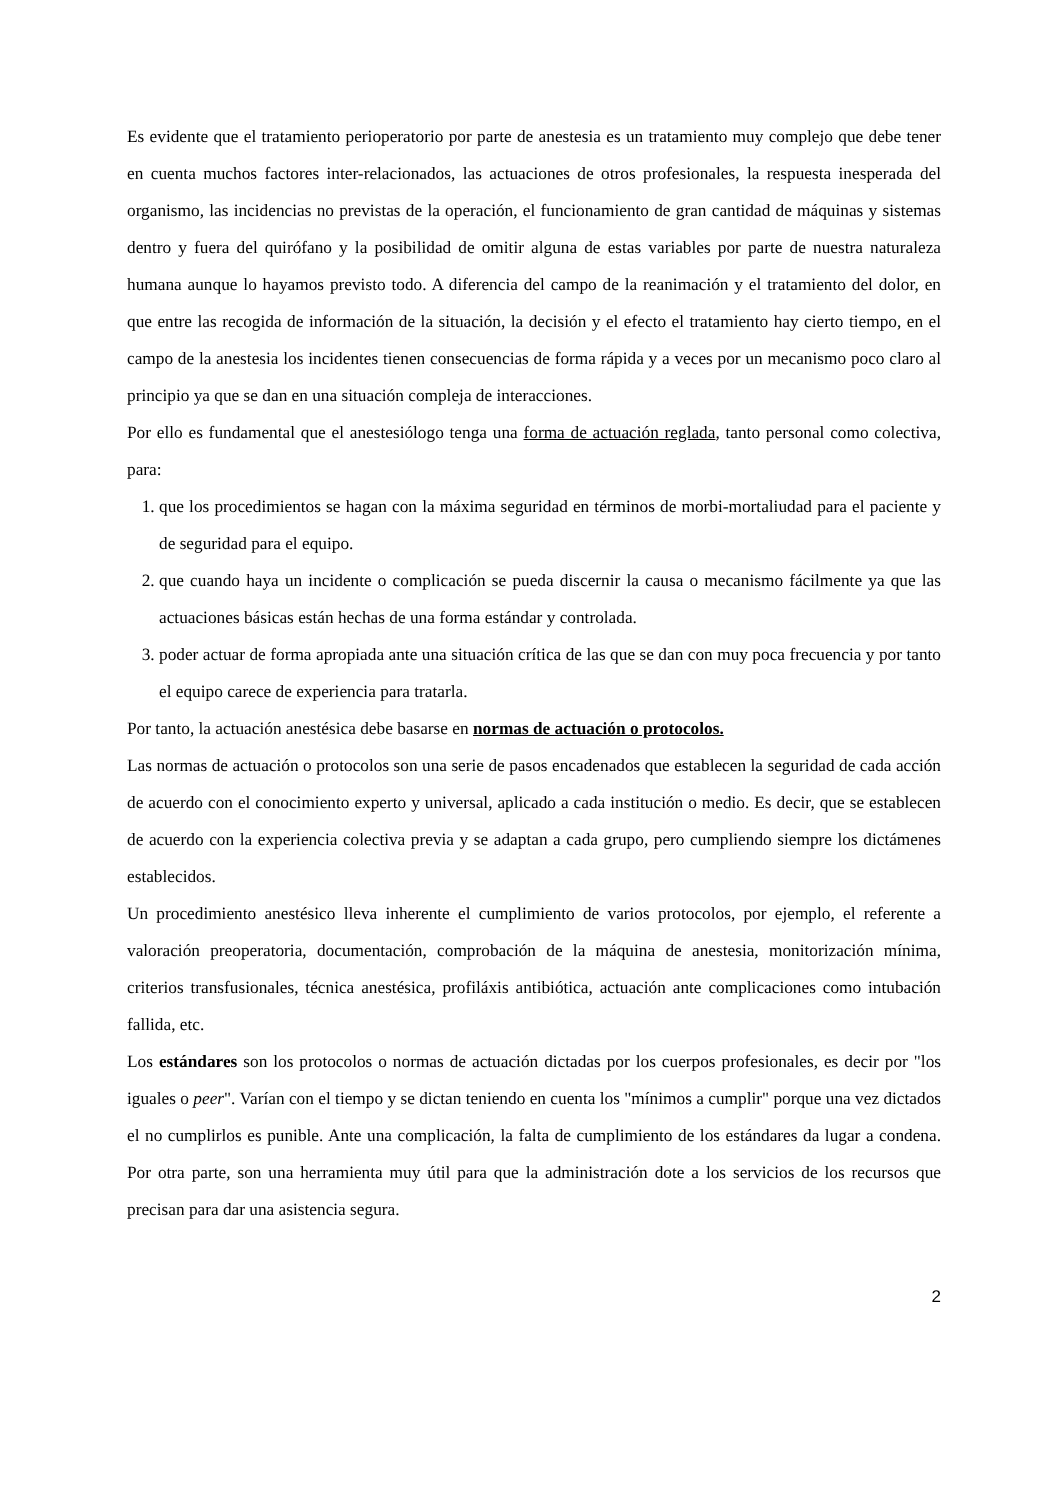Es evidente que el tratamiento perioperatorio por parte de anestesia es un tratamiento muy complejo que debe tener en cuenta muchos factores inter-relacionados, las actuaciones de otros profesionales, la respuesta inesperada del organismo, las incidencias no previstas de la operación, el funcionamiento de gran cantidad de máquinas y sistemas dentro y fuera del quirófano y la posibilidad de omitir alguna de estas variables por parte de nuestra naturaleza humana aunque lo hayamos previsto todo. A diferencia del campo de la reanimación y el tratamiento del dolor, en que entre las recogida de información de la situación, la decisión y el efecto el tratamiento hay cierto tiempo, en el campo de la anestesia los incidentes tienen consecuencias de forma rápida y a veces por un mecanismo poco claro al principio ya que se dan en una situación compleja de interacciones.
Por ello es fundamental que el anestesiólogo tenga una forma de actuación reglada, tanto personal como colectiva, para:
1. que los procedimientos se hagan con la máxima seguridad en términos de morbi-mortaliudad para el paciente y de seguridad para el equipo.
2. que cuando haya un incidente o complicación se pueda discernir la causa o mecanismo fácilmente ya que las actuaciones básicas están hechas de una forma estándar y controlada.
3. poder actuar de forma apropiada ante una situación crítica de las que se dan con muy poca frecuencia y por tanto el equipo carece de experiencia para tratarla.
Por tanto, la actuación anestésica debe basarse en normas de actuación o protocolos.
Las normas de actuación o protocolos son una serie de pasos encadenados que establecen la seguridad de cada acción de acuerdo con el conocimiento experto y universal, aplicado a cada institución o medio. Es decir, que se establecen de acuerdo con la experiencia colectiva previa y se adaptan a cada grupo, pero cumpliendo siempre los dictámenes establecidos.
Un procedimiento anestésico lleva inherente el cumplimiento de varios protocolos, por ejemplo, el referente a valoración preoperatoria, documentación, comprobación de la máquina de anestesia, monitorización mínima, criterios transfusionales, técnica anestésica, profiláxis antibiótica, actuación ante complicaciones como intubación fallida, etc.
Los estándares son los protocolos o normas de actuación dictadas por los cuerpos profesionales, es decir por "los iguales o peer". Varían con el tiempo y se dictan teniendo en cuenta los "mínimos a cumplir" porque una vez dictados el no cumplirlos es punible. Ante una complicación, la falta de cumplimiento de los estándares da lugar a condena. Por otra parte, son una herramienta muy útil para que la administración dote a los servicios de los recursos que precisan para dar una asistencia segura.
2